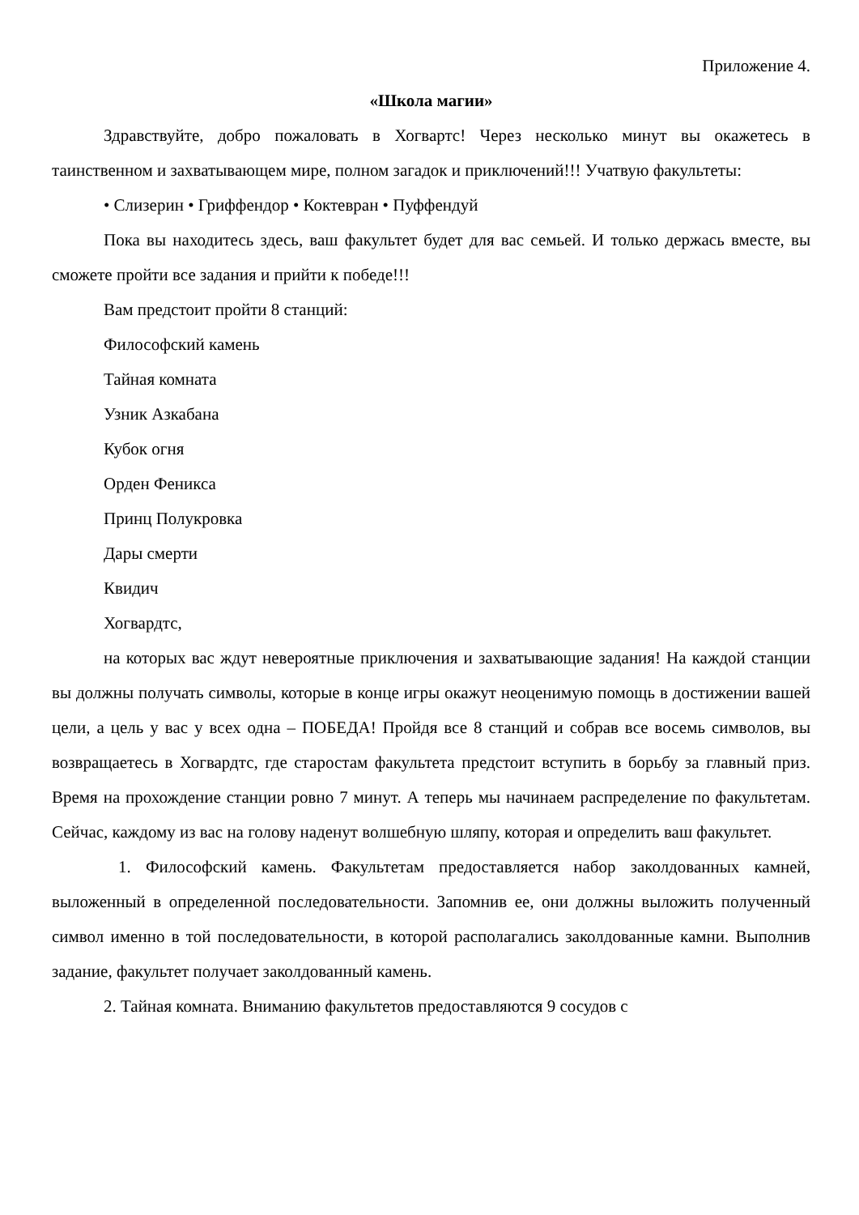Приложение 4.
«Школа магии»
Здравствуйте, добро пожаловать в Хогвартс! Через несколько минут вы окажетесь в таинственном и захватывающем мире, полном загадок и приключений!!! Учатвую факультеты:
• Слизерин • Гриффендор • Коктевран • Пуффендуй
Пока вы находитесь здесь, ваш факультет будет для вас семьей. И только держась вместе, вы сможете пройти все задания и прийти к победе!!!
Вам предстоит пройти 8 станций:
Философский камень
Тайная комната
Узник Азкабана
Кубок огня
Орден Феникса
Принц Полукровка
Дары смерти
Квидич
Хогвардтс,
на которых вас ждут невероятные приключения и захватывающие задания! На каждой станции вы должны получать символы, которые в конце игры окажут неоценимую помощь в достижении вашей цели, а цель у вас у всех одна – ПОБЕДА! Пройдя все 8 станций и собрав все восемь символов, вы возвращаетесь в Хогвардтс, где старостам факультета предстоит вступить в борьбу за главный приз. Время на прохождение станции ровно 7 минут. А теперь мы начинаем распределение по факультетам. Сейчас, каждому из вас на голову наденут волшебную шляпу, которая и определить ваш факультет.
1. Философский камень. Факультетам предоставляется набор заколдованных камней, выложенный в определенной последовательности. Запомнив ее, они должны выложить полученный символ именно в той последовательности, в которой располагались заколдованные камни. Выполнив задание, факультет получает заколдованный камень.
2. Тайная комната. Вниманию факультетов предоставляются 9 сосудов с